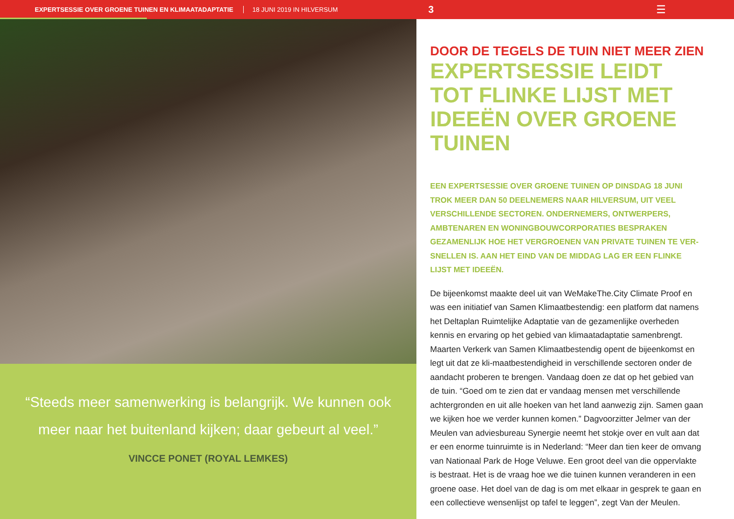EXPERTSESSIE OVER GROENE TUINEN EN KLIMAATADAPTATIE 18 JUNI 2019 IN HILVERSUM 3 ☰
“Steeds meer samenwerking is belangrijk. We kunnen ook meer naar het buitenland kijken; daar gebeurt al veel.”
VINCCE PONET (ROYAL LEMKES)
DOOR DE TEGELS DE TUIN NIET MEER ZIEN
EXPERTSESSIE LEIDT TOT FLINKE LIJST MET IDEEËN OVER GROENE TUINEN
EEN EXPERTSESSIE OVER GROENE TUINEN OP DINSDAG 18 JUNI TROK MEER DAN 50 DEELNEMERS NAAR HILVERSUM, UIT VEEL VERSCHILLENDE SECTOREN. ONDERNEMERS, ONTWERPERS, AMBTENAREN EN WONINGBOUWCORPORATIES BESPRAKEN GEZAMENLIJK HOE HET VERGROENEN VAN PRIVATE TUINEN TE VER-SNELLEN IS. AAN HET EIND VAN DE MIDDAG LAG ER EEN FLINKE LIJST MET IDEEËN.
De bijeenkomst maakte deel uit van WeMakeThe.City Climate Proof en was een initiatief van Samen Klimaatbestendig: een platform dat namens het Deltaplan Ruimtelijke Adaptatie van de gezamenlijke overheden kennis en ervaring op het gebied van klimaatadaptatie samenbrengt. Maarten Verkerk van Samen Klimaatbestendig opent de bijeenkomst en legt uit dat ze kli-maatbestendigheid in verschillende sectoren onder de aandacht proberen te brengen. Vandaag doen ze dat op het gebied van de tuin. “Goed om te zien dat er vandaag mensen met verschillende achtergronden en uit alle hoeken van het land aanwezig zijn. Samen gaan we kijken hoe we verder kunnen komen.” Dagvoorzitter Jelmer van der Meulen van adviesbureau Synergie neemt het stokje over en vult aan dat er een enorme tuinruimte is in Nederland: “Meer dan tien keer de omvang van Nationaal Park de Hoge Veluwe. Een groot deel van die oppervlakte is bestraat. Het is de vraag hoe we die tuinen kunnen veranderen in een groene oase. Het doel van de dag is om met elkaar in gesprek te gaan en een collectieve wensenlijst op tafel te leggen”, zegt Van der Meulen.